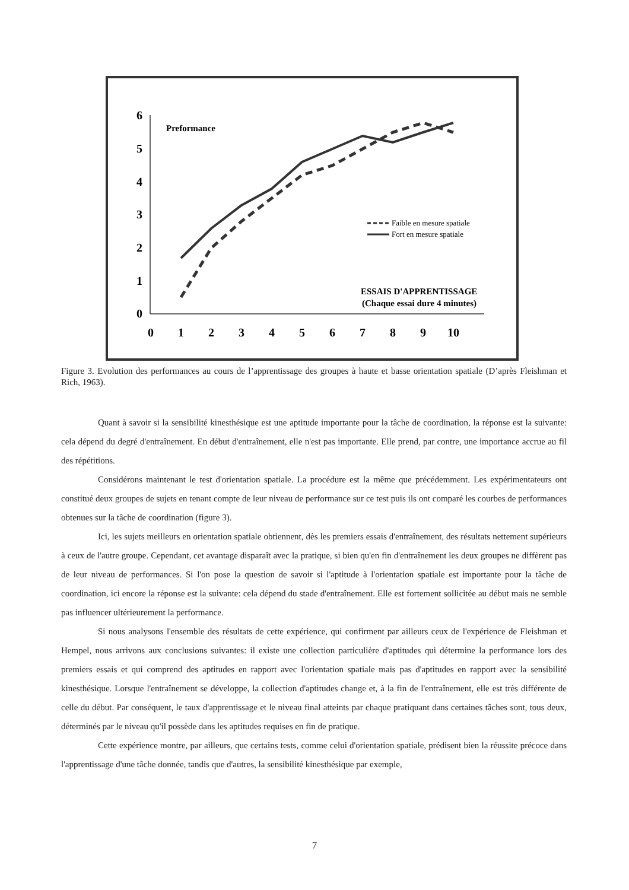6
5
4
3
2
1
0
0
1
2
3
4
5
6
7
8
9
10
Preformance
Faible en mesure spatiale
Fort en mesure spatiale
ESSAIS D'APPRENTISSAGE
(Chaque essai dure 4 minutes)
Figure 3. Evolution des performances au cours de l’apprentissage des groupes à haute et basse orientation spatiale (D’après Fleishman et Rich, 1963).
Quant à savoir si la sensibilité kinesthésique est une aptitude importante pour la tâche de coordination, la réponse est la suivante: cela dépend du degré d'entraînement. En début d'entraînement, elle n'est pas importante. Elle prend, par contre, une importance accrue au fil des répétitions.
Considérons maintenant le test d'orientation spatiale. La procédure est la même que précédemment. Les expérimentateurs ont constitué deux groupes de sujets en tenant compte de leur niveau de performance sur ce test puis ils ont comparé les courbes de performances obtenues sur la tâche de coordination (figure 3).
Ici, les sujets meilleurs en orientation spatiale obtiennent, dès les premiers essais d'entraînement, des résultats nettement supérieurs à ceux de l'autre groupe. Cependant, cet avantage disparaît avec la pratique, si bien qu'en fin d'entraînement les deux groupes ne diffèrent pas de leur niveau de performances. Si l'on pose la question de savoir si l'aptitude à l'orientation spatiale est importante pour la tâche de coordination, ici encore la réponse est la suivante: cela dépend du stade d'entraînement. Elle est fortement sollicitée au début mais ne semble pas influencer ultérieurement la performance.
Si nous analysons l'ensemble des résultats de cette expérience, qui confirment par ailleurs ceux de l'expérience de Fleishman et Hempel, nous arrivons aux conclusions suivantes: il existe une collection particulière d'aptitudes qui détermine la performance lors des premiers essais et qui comprend des aptitudes en rapport avec l'orientation spatiale mais pas d'aptitudes en rapport avec la sensibilité kinesthésique. Lorsque l'entraînement se développe, la collection d'aptitudes change et, à la fin de l'entraînement, elle est très différente de celle du début. Par conséquent, le taux d'apprentissage et le niveau final atteints par chaque pratiquant dans certaines tâches sont, tous deux, déterminés par le niveau qu'il possède dans les aptitudes requises en fin de pratique.
Cette expérience montre, par ailleurs, que certains tests, comme celui d'orientation spatiale, prédisent bien la réussite précoce dans l'apprentissage d'une tâche donnée, tandis que d'autres, la sensibilité kinesthésique par exemple,
7